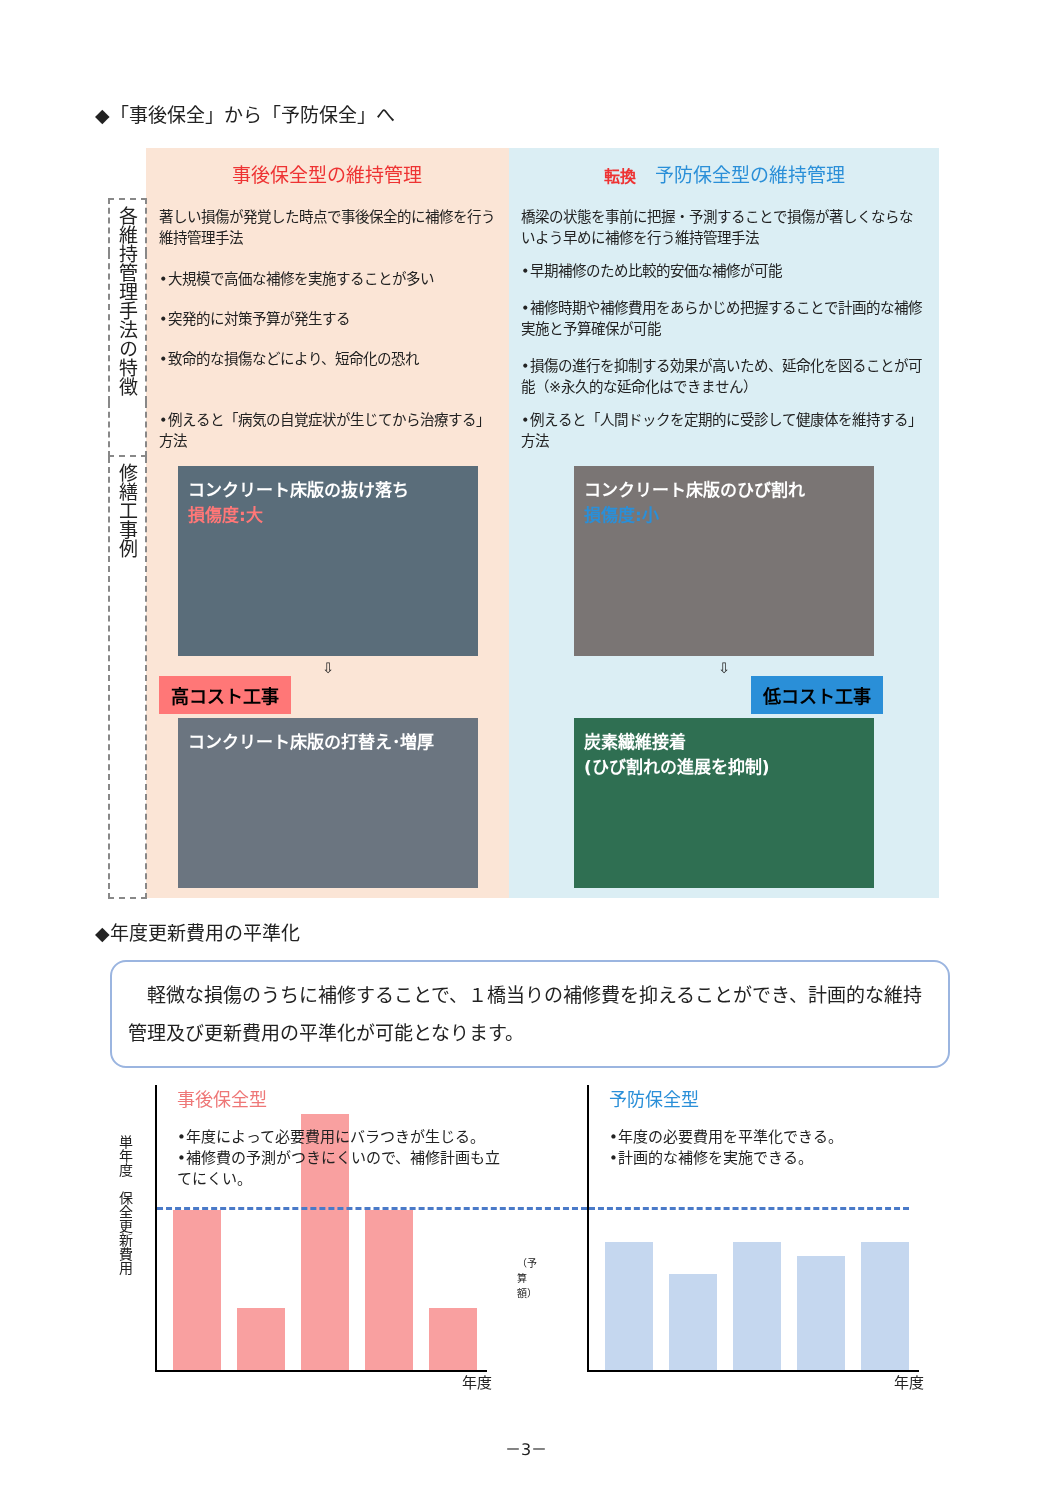◆「事後保全」から「予防保全」へ
| | 事後保全型の維持管理 | 転換 予防保全型の維持管理 |
| 各維持管理手法の特徴 | 著しい損傷が発覚した時点で事後保全的に補修を行う維持管理手法 | 橋梁の状態を事前に把握・予測することで損傷が著しくならないよう早めに補修を行う維持管理手法 |
| | •大規模で高価な補修を実施することが多い •突発的に対策予算が発生する •致命的な損傷などにより、短命化の恐れ | •早期補修のため比較的安価な補修が可能 •補修時期や補修費用をあらかじめ把握することで計画的な補修実施と予算確保が可能 •損傷の進行を抑制する効果が高いため、延命化を図ることが可能（※永久的な延命化はできません） |
| | •例えると「病気の自覚症状が生じてから治療する」方法 | •例えると「人間ドックを定期的に受診して健康体を維持する」方法 |
| 修繕工事例 | コンクリート床版の抜け落ち 損傷度:大 ⇩ 高コスト工事 コンクリート床版の打替え･増厚 | コンクリート床版のひび割れ 損傷度:小 ⇩ 低コスト工事 炭素繊維接着 (ひび割れの進展を抑制) |
◆年度更新費用の平準化
　軽微な損傷のうちに補修することで、１橋当りの補修費を抑えることができ、計画的な維持管理及び更新費用の平準化が可能となります。
単年度　保全更新費用
事後保全型
•年度によって必要費用にバラつきが生じる。
•補修費の予測がつきにくいので、補修計画も立てにくい。
年度
（予算額）
予防保全型
•年度の必要費用を平準化できる。
•計画的な補修を実施できる。
年度
－3－